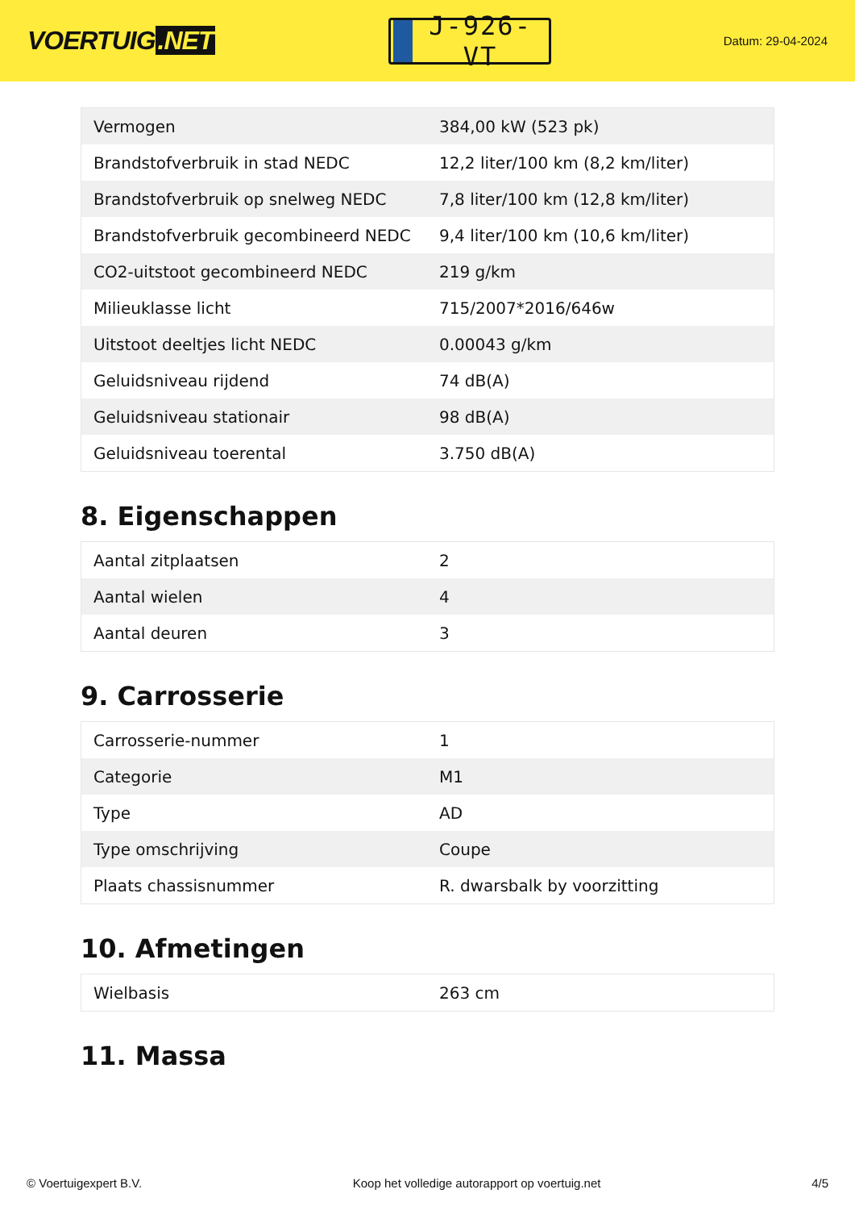VOERTUIG.NET
J-926-VT
Datum: 29-04-2024
| Vermogen | 384,00 kW (523 pk) |
| Brandstofverbruik in stad NEDC | 12,2 liter/100 km (8,2 km/liter) |
| Brandstofverbruik op snelweg NEDC | 7,8 liter/100 km (12,8 km/liter) |
| Brandstofverbruik gecombineerd NEDC | 9,4 liter/100 km (10,6 km/liter) |
| CO2-uitstoot gecombineerd NEDC | 219 g/km |
| Milieuklasse licht | 715/2007*2016/646w |
| Uitstoot deeltjes licht NEDC | 0.00043 g/km |
| Geluidsniveau rijdend | 74 dB(A) |
| Geluidsniveau stationair | 98 dB(A) |
| Geluidsniveau toerental | 3.750 dB(A) |
8. Eigenschappen
| Aantal zitplaatsen | 2 |
| Aantal wielen | 4 |
| Aantal deuren | 3 |
9. Carrosserie
| Carrosserie-nummer | 1 |
| Categorie | M1 |
| Type | AD |
| Type omschrijving | Coupe |
| Plaats chassisnummer | R. dwarsbalk by voorzitting |
10. Afmetingen
| Wielbasis | 263 cm |
11. Massa
© Voertuigexpert B.V. Koop het volledige autorapport op voertuig.net 4/5